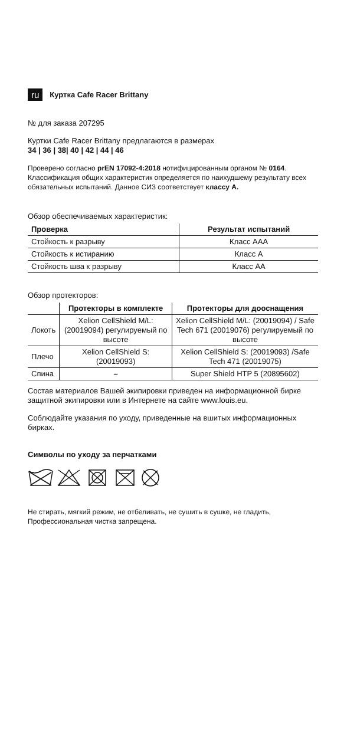ru Куртка Cafe Racer Brittany
№ для заказа 207295
Куртки Cafe Racer Brittany предлагаются в размерах
34 | 36 | 38| 40 | 42 | 44 | 46
Проверено согласно prEN 17092-4:2018 нотифицированным органом № 0164. Классификация общих характеристик определяется по наихудшему результату всех обязательных испытаний. Данное СИЗ соответствует классу A.
Обзор обеспечиваемых характеристик:
| Проверка | Результат испытаний |
| --- | --- |
| Стойкость к разрыву | Класс AAA |
| Стойкость к истиранию | Класс A |
| Стойкость шва к разрыву | Класс AA |
Обзор протекторов:
| | Протекторы в комплекте | Протекторы для дооснащения |
| --- | --- | --- |
| Локоть | Xelion CellShield M/L: (20019094) регулируемый по высоте | Xelion CellShield M/L: (20019094) / Safe Tech 671 (20019076) регулируемый по высоте |
| Плечо | Xelion CellShield S: (20019093) | Xelion CellShield S: (20019093) /Safe Tech 471 (20019075) |
| Спина | – | Super Shield HTP 5 (20895602) |
Состав материалов Вашей экипировки приведен на информационной бирке защитной экипировки или в Интернете на сайте www.louis.eu.
Соблюдайте указания по уходу, приведенные на вшитых информационных бирках.
Символы по уходу за перчатками
Не стирать, мягкий режим, не отбеливать, не сушить в сушке, не гладить, Профессиональная чистка запрещена.